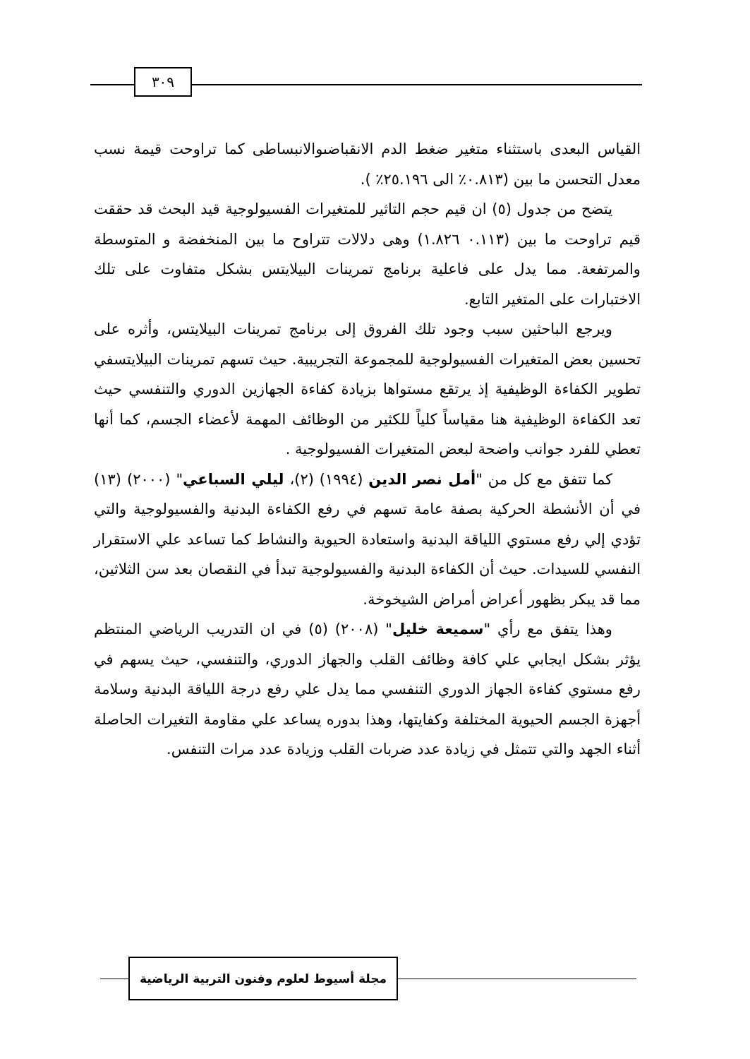٣٠٩
القياس البعدى باستثناء متغير ضغط الدم الانقباضىوالانبساطى كما تراوحت قيمة نسب معدل التحسن ما بين (٠.٨١٣٪ الى ٢٥.١٩٦٪ ).
يتضح من جدول (٥) ان قيم حجم التاثير للمتغيرات الفسيولوجية قيد البحث قد حققت قيم تراوحت ما بين (٠.١١٣ ١.٨٢٦) وهى دلالات تتراوح ما بين المنخفضة و المتوسطة والمرتفعة. مما يدل على فاعلية برنامج تمرينات البيلايتس بشكل متفاوت على تلك الاختبارات على المتغير التابع.
ويرجع الباحثين سبب وجود تلك الفروق إلى برنامج تمرينات البيلايتس، وأثره على تحسين بعض المتغيرات الفسيولوجية للمجموعة التجريبية. حيث تسهم تمرينات البيلايتسفي تطوير الكفاءة الوظيفية إذ يرتقع مستواها بزيادة كفاءة الجهازين الدوري والتنفسي حيث تعد الكفاءة الوظيفية هنا مقياساً كلياً للكثير من الوظائف المهمة لأعضاء الجسم، كما أنها تعطي للفرد جوانب واضحة لبعض المتغيرات الفسيولوجية .
كما تتفق مع كل من "أمل نصر الدين (١٩٩٤) (٢)، ليلي السباعي" (٢٠٠٠) (١٣) في أن الأنشطة الحركية بصفة عامة تسهم في رفع الكفاءة البدنية والفسيولوجية والتي تؤدي إلي رفع مستوي اللياقة البدنية واستعادة الحيوية والنشاط كما تساعد علي الاستقرار النفسي للسيدات. حيث أن الكفاءة البدنية والفسيولوجية تبدأ في النقصان بعد سن الثلاثين، مما قد يبكر بظهور أعراض أمراض الشيخوخة.
وهذا يتفق مع رأي "سميعة خليل" (٢٠٠٨) (٥) في ان التدريب الرياضي المنتظم يؤثر بشكل ايجابي علي كافة وظائف القلب والجهاز الدوري، والتنفسي، حيث يسهم في رفع مستوي كفاءة الجهاز الدوري التنفسي مما يدل علي رفع درجة اللياقة البدنية وسلامة أجهزة الجسم الحيوية المختلفة وكفايتها، وهذا بدوره يساعد علي مقاومة التغيرات الحاصلة أثناء الجهد والتي تتمثل في زيادة عدد ضربات القلب وزيادة عدد مرات التنفس.
مجلة أسيوط لعلوم وفنون التربية الرياضية